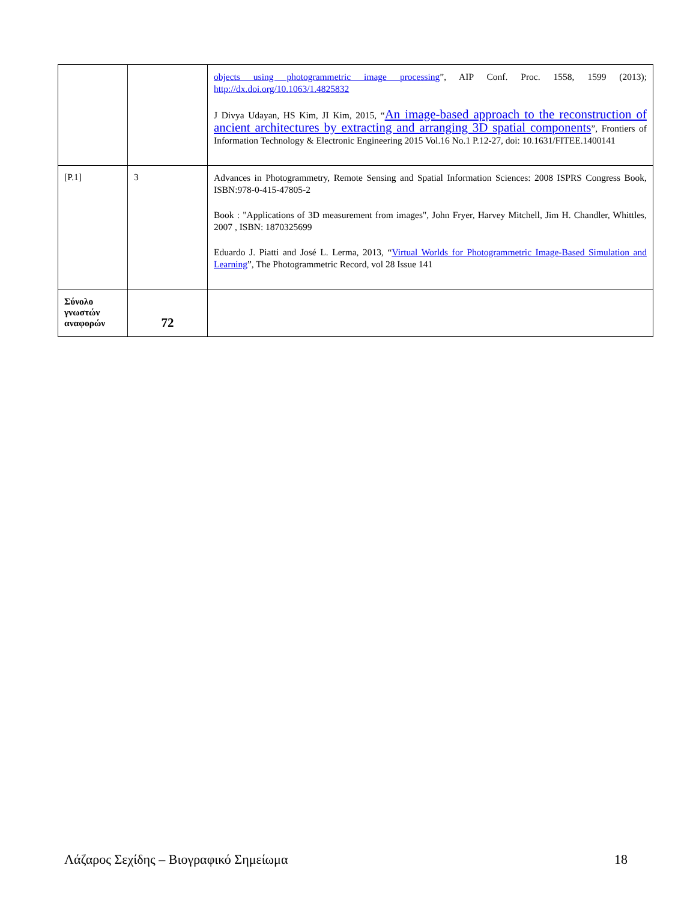| | | objects using photogrammetric image processing ”, AIP Conf. Proc. 1558, 1599 (2013); http://dx.doi.org/10.1063/1.4825832 J Divya Udayan, HS Kim, JI Kim, 2015, “ An image-based approach to the reconstruction of ancient architectures by extracting and arranging 3D spatial components ”, Frontiers of Information Technology & Electronic Engineering 2015 Vol.16 No.1 P.12-27, doi: 10.1631/FITEE.1400141 |
| [P.1] | 3 | Advances in Photogrammetry, Remote Sensing and Spatial Information Sciences: 2008 ISPRS Congress Book, ISBN:978-0-415-47805-2 Book : "Applications of 3D measurement from images", John Fryer, Harvey Mitchell, Jim H. Chandler, Whittles, 2007 , ISBN: 1870325699 Eduardo J. Piatti and José L. Lerma, 2013, “ Virtual Worlds for Photogrammetric Image-Based Simulation and Learning ”, The Photogrammetric Record, vol 28 Issue 141 |
| Σύνολο γνωστών αναφορών | 72 | |
Λάζαρος Σεχίδης – Βιογραφικό Σημείωμα 18